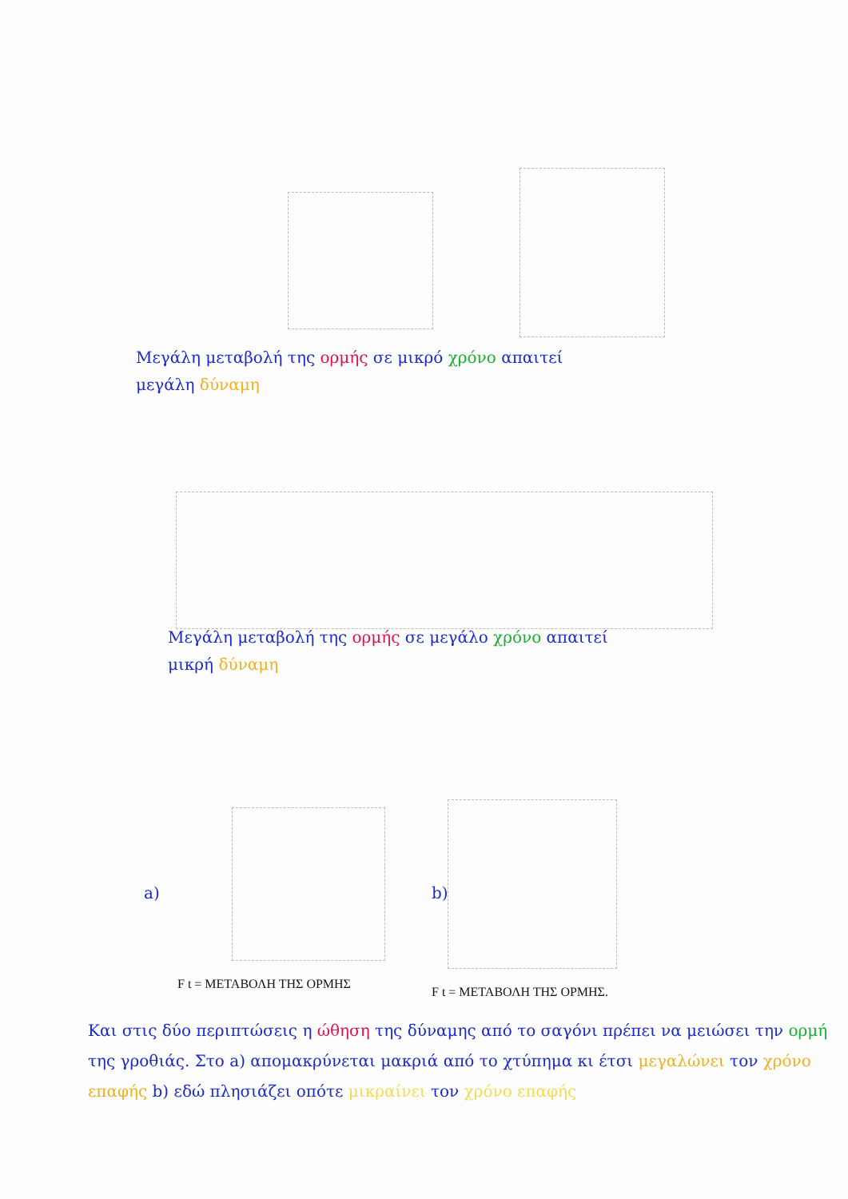Μεγάλη μεταβολή της ορμής σε μικρό χρόνο απαιτεί
μεγάλη δύναμη
Μεγάλη μεταβολή της ορμής σε μεγάλο χρόνο απαιτεί
μικρή δύναμη
a) b)
F t = ΜΕΤΑΒΟΛΗ ΤΗΣ ΟΡΜΗΣ
F t = ΜΕΤΑΒΟΛΗ ΤΗΣ ΟΡΜΗΣ.
Και στις δύο περιπτώσεις η ώθηση της δύναμης από το σαγόνι πρέπει να μειώσει την ορμή της γροθιάς. Στο a) απομακρύνεται μακριά από το χτύπημα κι έτσι μεγαλώνει τον χρόνο επαφής b) εδώ πλησιάζει οπότε μικραίνει τον χρόνο επαφής